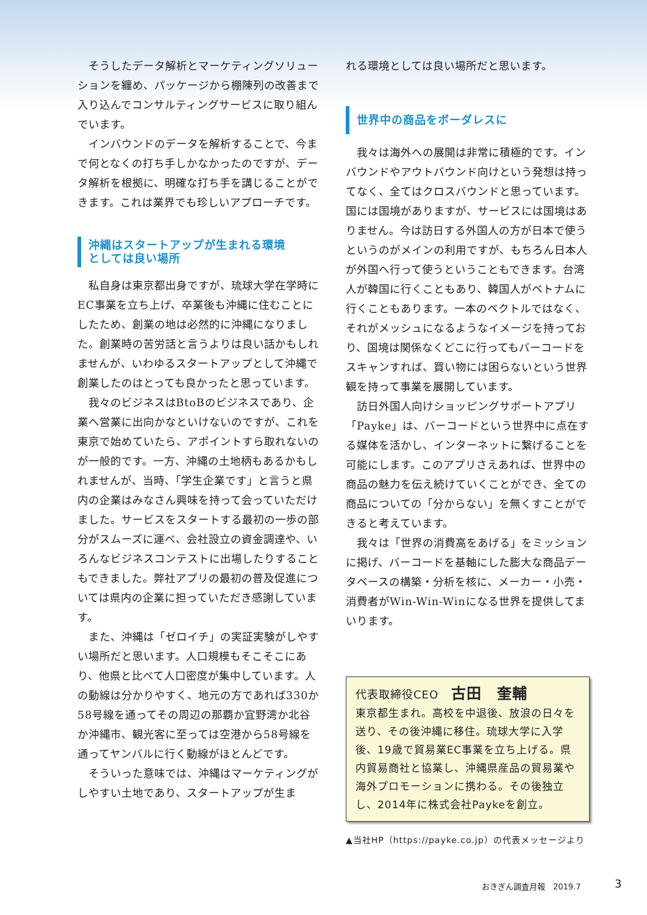そうしたデータ解析とマーケティングソリューションを纏め、パッケージから棚陳列の改善まで入り込んでコンサルティングサービスに取り組んでいます。
インバウンドのデータを解析することで、今まで何となくの打ち手しかなかったのですが、データ解析を根拠に、明確な打ち手を講じることができます。これは業界でも珍しいアプローチです。
沖縄はスタートアップが生まれる環境
としては良い場所
私自身は東京都出身ですが、琉球大学在学時にEC事業を立ち上げ、卒業後も沖縄に住むことにしたため、創業の地は必然的に沖縄になりました。創業時の苦労話と言うよりは良い話かもしれませんが、いわゆるスタートアップとして沖縄で創業したのはとっても良かったと思っています。
我々のビジネスはBtoBのビジネスであり、企業へ営業に出向かなといけないのですが、これを東京で始めていたら、アポイントすら取れないのが一般的です。一方、沖縄の土地柄もあるかもしれませんが、当時、「学生企業です」と言うと県内の企業はみなさん興味を持って会っていただけました。サービスをスタートする最初の一歩の部分がスムーズに運べ、会社設立の資金調達や、いろんなビジネスコンテストに出場したりすることもできました。弊社アプリの最初の普及促進については県内の企業に担っていただき感謝しています。
また、沖縄は「ゼロイチ」の実証実験がしやすい場所だと思います。人口規模もそこそこにあり、他県と比べて人口密度が集中しています。人の動線は分かりやすく、地元の方であれば330か58号線を通ってその周辺の那覇か宜野湾か北谷か沖縄市、観光客に至っては空港から58号線を通ってヤンバルに行く動線がほとんどです。
そういった意味では、沖縄はマーケティングがしやすい土地であり、スタートアップが生ま
れる環境としては良い場所だと思います。
世界中の商品をボーダレスに
我々は海外への展開は非常に積極的です。インバウンドやアウトバウンド向けという発想は持ってなく、全てはクロスバウンドと思っています。国には国境がありますが、サービスには国境はありません。今は訪日する外国人の方が日本で使うというのがメインの利用ですが、もちろん日本人が外国へ行って使うということもできます。台湾人が韓国に行くこともあり、韓国人がベトナムに行くこともあります。一本のベクトルではなく、それがメッシュになるようなイメージを持っており、国境は関係なくどこに行ってもバーコードをスキャンすれば、買い物には困らないという世界観を持って事業を展開しています。
訪日外国人向けショッピングサポートアプリ「Payke」は、バーコードという世界中に点在する媒体を活かし、インターネットに繋げることを可能にします。このアプリさえあれば、世界中の商品の魅力を伝え続けていくことができ、全ての商品についての「分からない」を無くすことができると考えています。
我々は「世界の消費高をあげる」をミッションに掲げ、バーコードを基軸にした膨大な商品データベースの構築・分析を核に、メーカー・小売・消費者がWin-Win-Winになる世界を提供してまいります。
代表取締役CEO 古田　奎輔
東京都生まれ。高校を中退後、放浪の日々を送り、その後沖縄に移住。琉球大学に入学後、19歳で貿易業EC事業を立ち上げる。県内貿易商社と協業し、沖縄県産品の貿易業や海外プロモーションに携わる。その後独立し、2014年に株式会社Paykeを創立。
▲当社HP（https://payke.co.jp）の代表メッセージより
おきぎん調査月報　2019.7 3